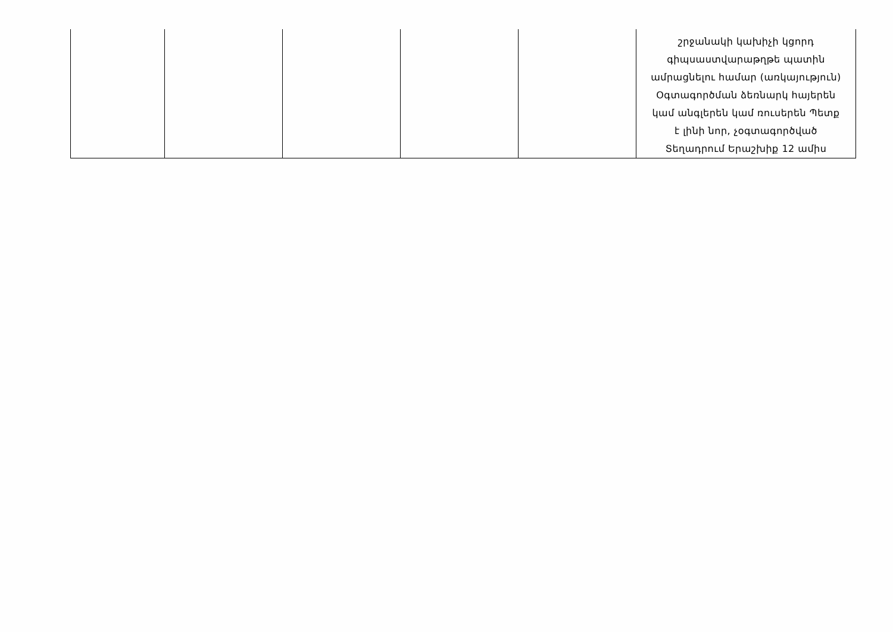| | | | | | շրջանակի կախիչի կցորդ գիպսաստվարաթղթե պատին ամրացնելու համար (առկայություն) Օգտագործման ձեռնարկ հայերեն կամ անգլերեն կամ ռուսերեն Պետք է լինի նոր, չօգտագործված Տեղադրում Երաշխիք 12 ամիս |